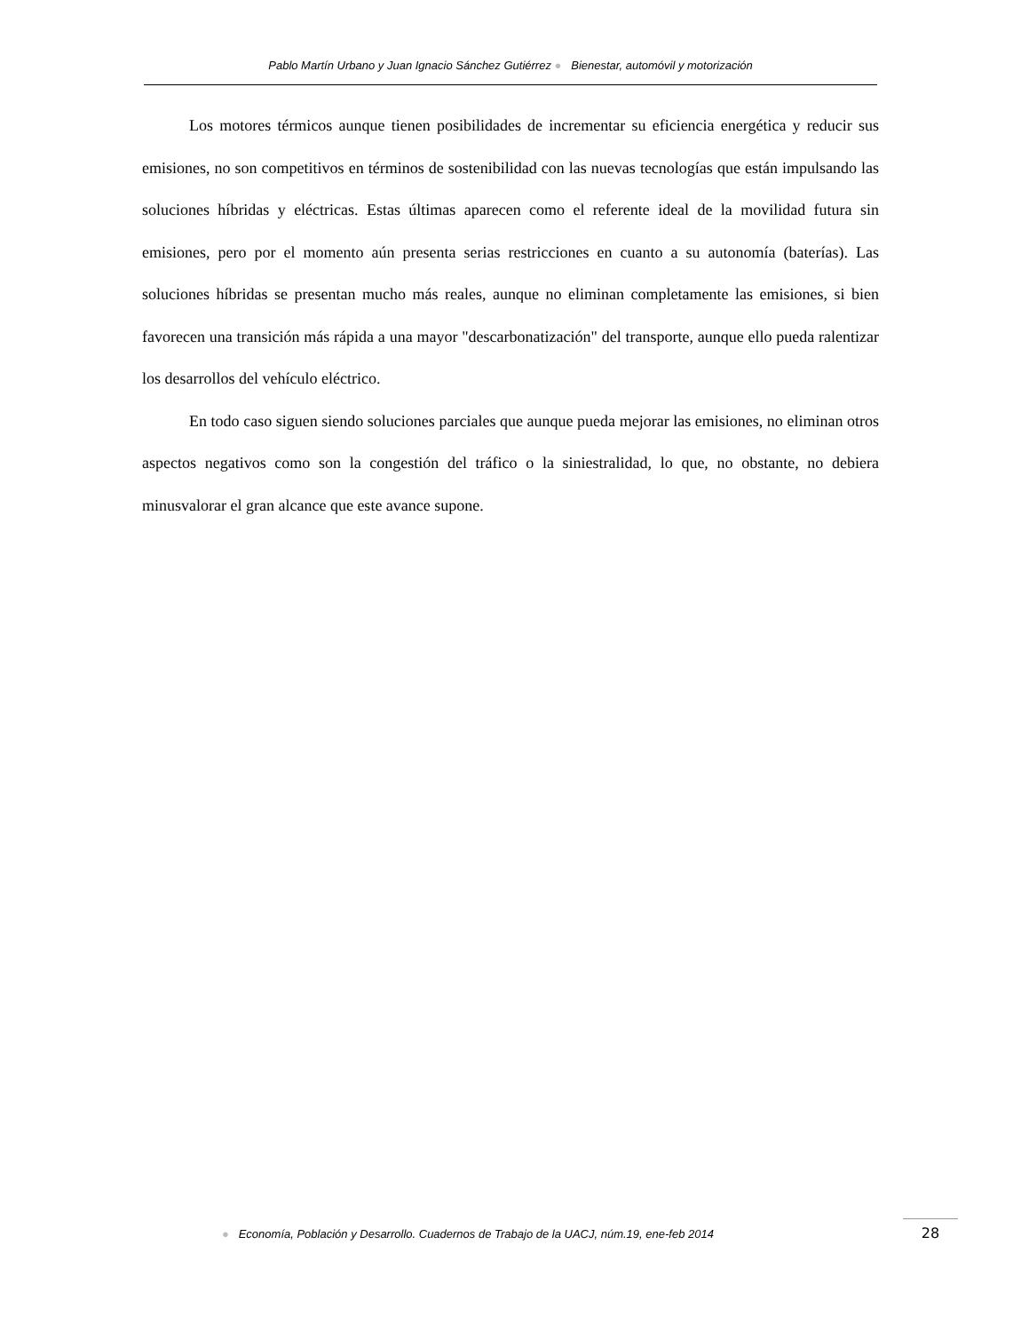Pablo Martín Urbano y Juan Ignacio Sánchez Gutiérrez ● Bienestar, automóvil y motorización
Los motores térmicos aunque tienen posibilidades de incrementar su eficiencia energética y reducir sus emisiones, no son competitivos en términos de sostenibilidad con las nuevas tecnologías que están impulsando las soluciones híbridas y eléctricas. Estas últimas aparecen como el referente ideal de la movilidad futura sin emisiones, pero por el momento aún presenta serias restricciones en cuanto a su autonomía (baterías). Las soluciones híbridas se presentan mucho más reales, aunque no eliminan completamente las emisiones, si bien favorecen una transición más rápida a una mayor "descarbonatización" del transporte, aunque ello pueda ralentizar los desarrollos del vehículo eléctrico.
En todo caso siguen siendo soluciones parciales que aunque pueda mejorar las emisiones, no eliminan otros aspectos negativos como son la congestión del tráfico o la siniestralidad, lo que, no obstante, no debiera minusvalorar el gran alcance que este avance supone.
● Economía, Población y Desarrollo. Cuadernos de Trabajo de la UACJ, núm.19, ene-feb 2014
28